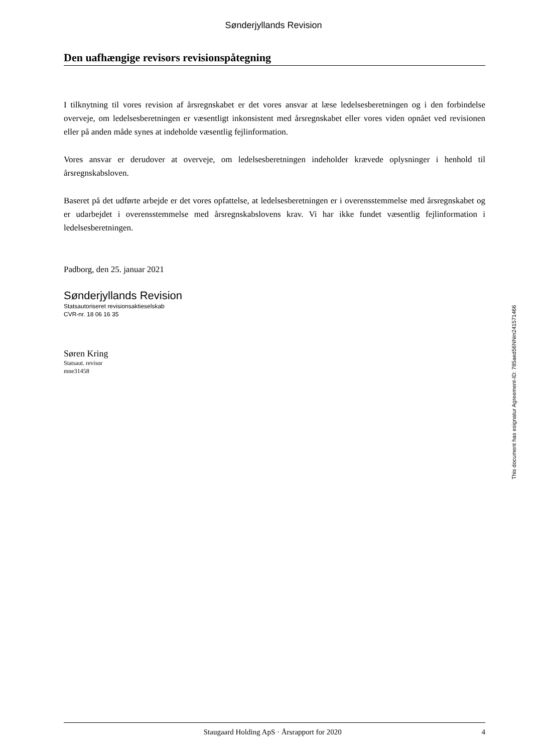Sønderjyllands Revision
Den uafhængige revisors revisionspåtegning
I tilknytning til vores revision af årsregnskabet er det vores ansvar at læse ledelsesberetningen og i den forbindelse overveje, om ledelsesberetningen er væsentligt inkonsistent med årsregnskabet eller vores viden opnået ved revisionen eller på anden måde synes at indeholde væsentlig fejlinformation.
Vores ansvar er derudover at overveje, om ledelsesberetningen indeholder krævede oplysninger i henhold til årsregnskabsloven.
Baseret på det udførte arbejde er det vores opfattelse, at ledelsesberetningen er i overensstemmelse med årsregnskabet og er udarbejdet i overensstemmelse med årsregnskabslovens krav. Vi har ikke fundet væsentlig fejlinformation i ledelsesberetningen.
Padborg, den 25. januar 2021
Sønderjyllands Revision
Statsautoriseret revisionsaktieselskab
CVR-nr. 18 06 16 35
Søren Kring
Statsaut. revisor
mne31458
This document has esignatur Agreement-ID: 785aed56NNm241571466
Staugaard Holding ApS · Årsrapport for 2020
4